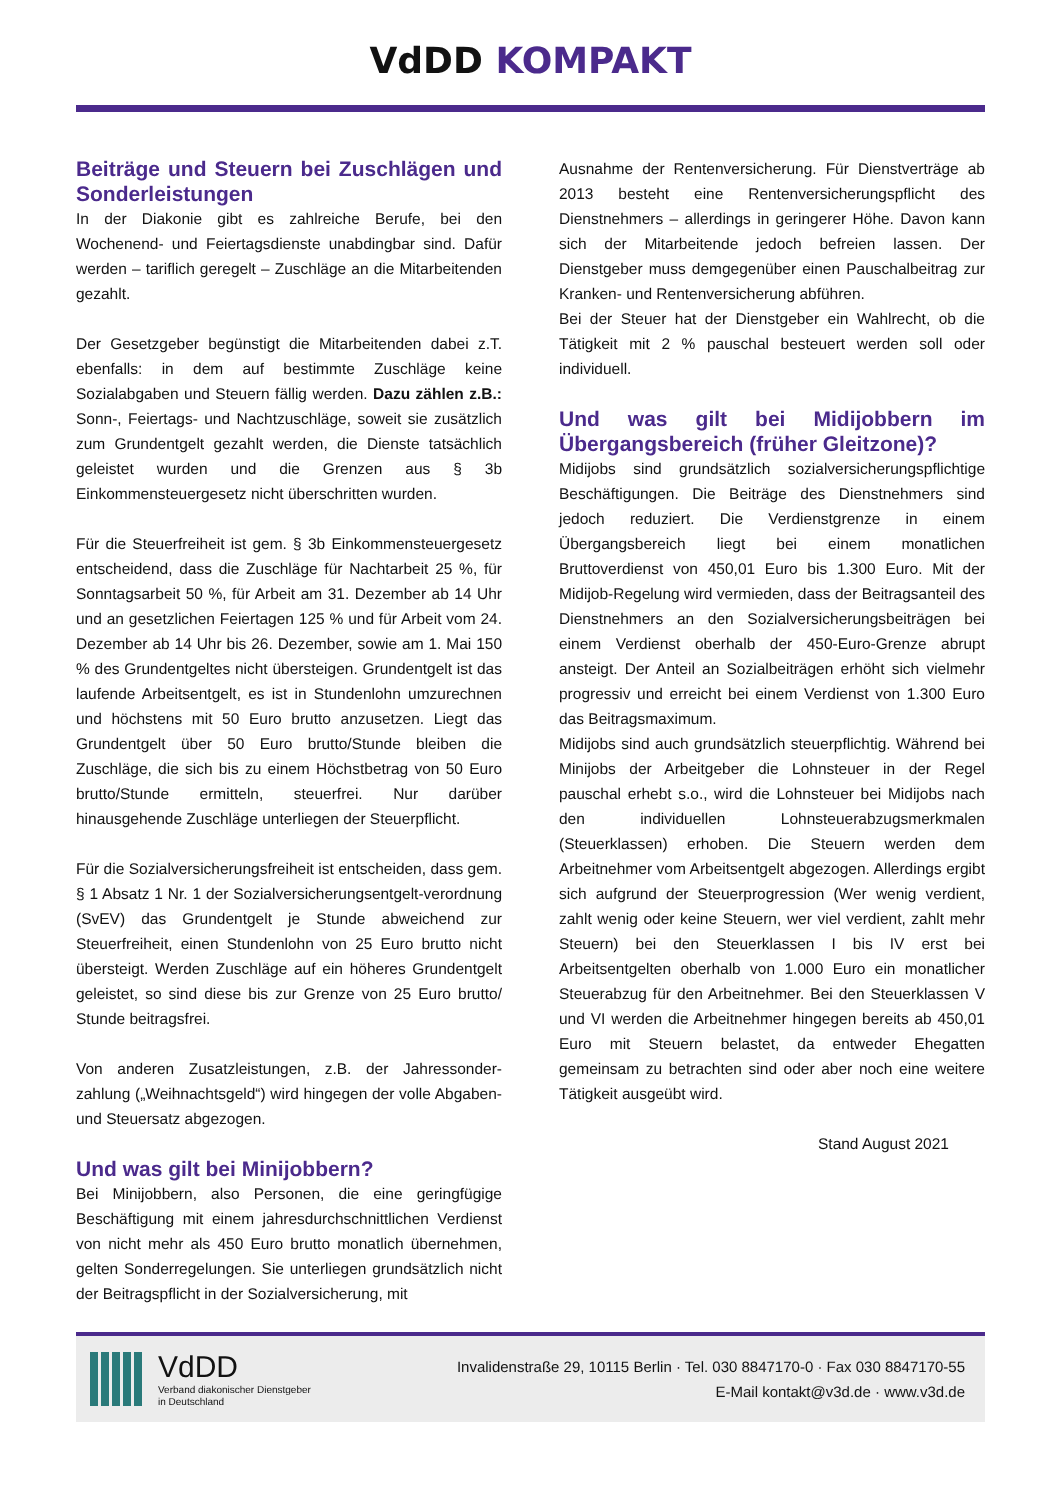VdDD KOMPAKT
Beiträge und Steuern bei Zuschlägen und Sonderleistungen
In der Diakonie gibt es zahlreiche Berufe, bei den Wochenend- und Feiertagsdienste unabdingbar sind. Dafür werden – tariflich geregelt – Zuschläge an die Mitarbeitenden gezahlt.
Der Gesetzgeber begünstigt die Mitarbeitenden dabei z.T. ebenfalls: in dem auf bestimmte Zuschläge keine Sozialabgaben und Steuern fällig werden. Dazu zählen z.B.: Sonn-, Feiertags- und Nachtzuschläge, soweit sie zusätzlich zum Grundentgelt gezahlt werden, die Dienste tatsächlich geleistet wurden und die Grenzen aus § 3b Einkommensteuergesetz nicht überschritten wurden.
Für die Steuerfreiheit ist gem. § 3b Einkommensteuergesetz entscheidend, dass die Zuschläge für Nachtarbeit 25 %, für Sonntagsarbeit 50 %, für Arbeit am 31. Dezember ab 14 Uhr und an gesetzlichen Feiertagen 125 % und für Arbeit vom 24. Dezember ab 14 Uhr bis 26. Dezember, sowie am 1. Mai 150 % des Grundentgeltes nicht übersteigen. Grundentgelt ist das laufende Arbeitsentgelt, es ist in Stundenlohn umzurechnen und höchstens mit 50 Euro brutto anzusetzen. Liegt das Grundentgelt über 50 Euro brutto/Stunde bleiben die Zuschläge, die sich bis zu einem Höchstbetrag von 50 Euro brutto/Stunde ermitteln, steuerfrei. Nur darüber hinausgehende Zuschläge unterliegen der Steuerpflicht.
Für die Sozialversicherungsfreiheit ist entscheiden, dass gem. § 1 Absatz 1 Nr. 1 der Sozialversicherungsentgelt-verordnung (SvEV) das Grundentgelt je Stunde abweichend zur Steuerfreiheit, einen Stundenlohn von 25 Euro brutto nicht übersteigt. Werden Zuschläge auf ein höheres Grundentgelt geleistet, so sind diese bis zur Grenze von 25 Euro brutto/ Stunde beitragsfrei.
Von anderen Zusatzleistungen, z.B. der Jahressonder-zahlung („Weihnachtsgeld“) wird hingegen der volle Abgaben- und Steuersatz abgezogen.
Und was gilt bei Minijobbern?
Bei Minijobbern, also Personen, die eine geringfügige Beschäftigung mit einem jahresdurchschnittlichen Verdienst von nicht mehr als 450 Euro brutto monatlich übernehmen, gelten Sonderregelungen. Sie unterliegen grundsätzlich nicht der Beitragspflicht in der Sozialversicherung, mit
Ausnahme der Rentenversicherung. Für Dienstverträge ab 2013 besteht eine Rentenversicherungspflicht des Dienstnehmers – allerdings in geringerer Höhe. Davon kann sich der Mitarbeitende jedoch befreien lassen. Der Dienstgeber muss demgegenüber einen Pauschalbeitrag zur Kranken- und Rentenversicherung abführen.
Bei der Steuer hat der Dienstgeber ein Wahlrecht, ob die Tätigkeit mit 2 % pauschal besteuert werden soll oder individuell.
Und was gilt bei Midijobbern im Übergangsbereich (früher Gleitzone)?
Midijobs sind grundsätzlich sozialversicherungspflichtige Beschäftigungen. Die Beiträge des Dienstnehmers sind jedoch reduziert. Die Verdienstgrenze in einem Übergangsbereich liegt bei einem monatlichen Bruttoverdienst von 450,01 Euro bis 1.300 Euro. Mit der Midijob-Regelung wird vermieden, dass der Beitragsanteil des Dienstnehmers an den Sozialversicherungsbeiträgen bei einem Verdienst oberhalb der 450-Euro-Grenze abrupt ansteigt. Der Anteil an Sozialbeiträgen erhöht sich vielmehr progressiv und erreicht bei einem Verdienst von 1.300 Euro das Beitragsmaximum.
Midijobs sind auch grundsätzlich steuerpflichtig. Während bei Minijobs der Arbeitgeber die Lohnsteuer in der Regel pauschal erhebt s.o., wird die Lohnsteuer bei Midijobs nach den individuellen Lohnsteuerabzugsmerkmalen (Steuerklassen) erhoben. Die Steuern werden dem Arbeitnehmer vom Arbeitsentgelt abgezogen. Allerdings ergibt sich aufgrund der Steuerprogression (Wer wenig verdient, zahlt wenig oder keine Steuern, wer viel verdient, zahlt mehr Steuern) bei den Steuerklassen I bis IV erst bei Arbeitsentgelten oberhalb von 1.000 Euro ein monatlicher Steuerabzug für den Arbeitnehmer. Bei den Steuerklassen V und VI werden die Arbeitnehmer hingegen bereits ab 450,01 Euro mit Steuern belastet, da entweder Ehegatten gemeinsam zu betrachten sind oder aber noch eine weitere Tätigkeit ausgeübt wird.
Stand August 2021
VdDD
Verband diakonischer Dienstgeber
in Deutschland
Invalidenstraße 29, 10115 Berlin · Tel. 030 8847170-0 · Fax 030 8847170-55
E-Mail kontakt@v3d.de · www.v3d.de